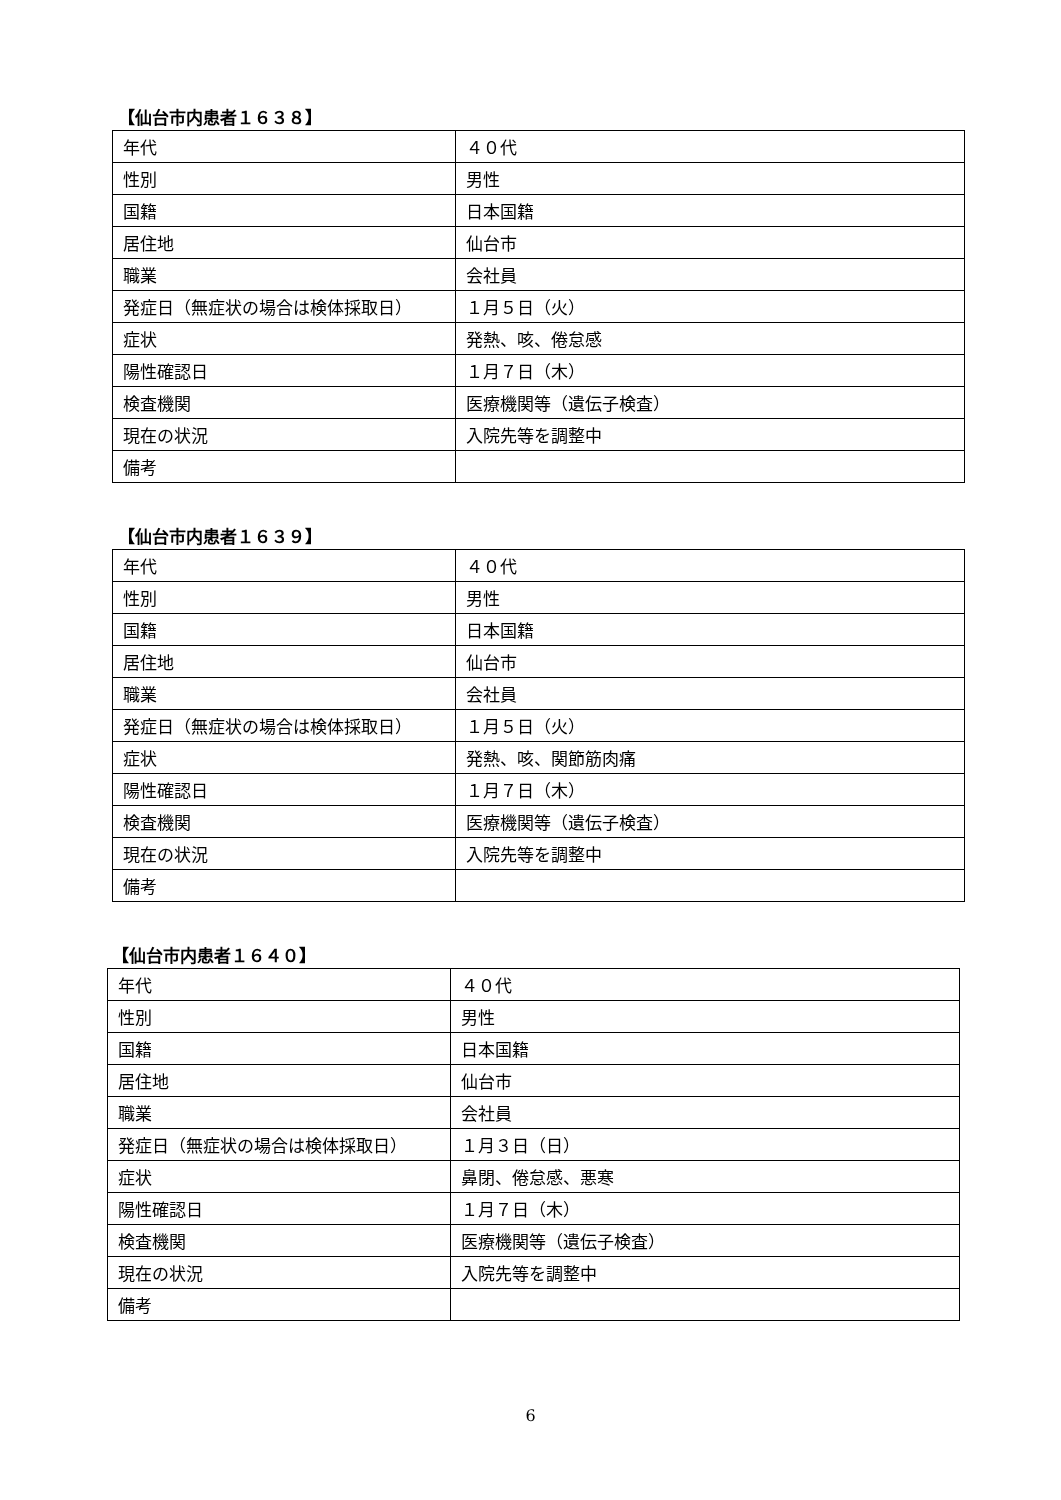【仙台市内患者１６３８】
| 年代 | ４０代 |
| 性別 | 男性 |
| 国籍 | 日本国籍 |
| 居住地 | 仙台市 |
| 職業 | 会社員 |
| 発症日（無症状の場合は検体採取日） | １月５日（火） |
| 症状 | 発熱、咳、倦怠感 |
| 陽性確認日 | １月７日（木） |
| 検査機関 | 医療機関等（遺伝子検査） |
| 現在の状況 | 入院先等を調整中 |
| 備考 | |
【仙台市内患者１６３９】
| 年代 | ４０代 |
| 性別 | 男性 |
| 国籍 | 日本国籍 |
| 居住地 | 仙台市 |
| 職業 | 会社員 |
| 発症日（無症状の場合は検体採取日） | １月５日（火） |
| 症状 | 発熱、咳、関節筋肉痛 |
| 陽性確認日 | １月７日（木） |
| 検査機関 | 医療機関等（遺伝子検査） |
| 現在の状況 | 入院先等を調整中 |
| 備考 | |
【仙台市内患者１６４０】
| 年代 | ４０代 |
| 性別 | 男性 |
| 国籍 | 日本国籍 |
| 居住地 | 仙台市 |
| 職業 | 会社員 |
| 発症日（無症状の場合は検体採取日） | １月３日（日） |
| 症状 | 鼻閉、倦怠感、悪寒 |
| 陽性確認日 | １月７日（木） |
| 検査機関 | 医療機関等（遺伝子検査） |
| 現在の状況 | 入院先等を調整中 |
| 備考 | |
6